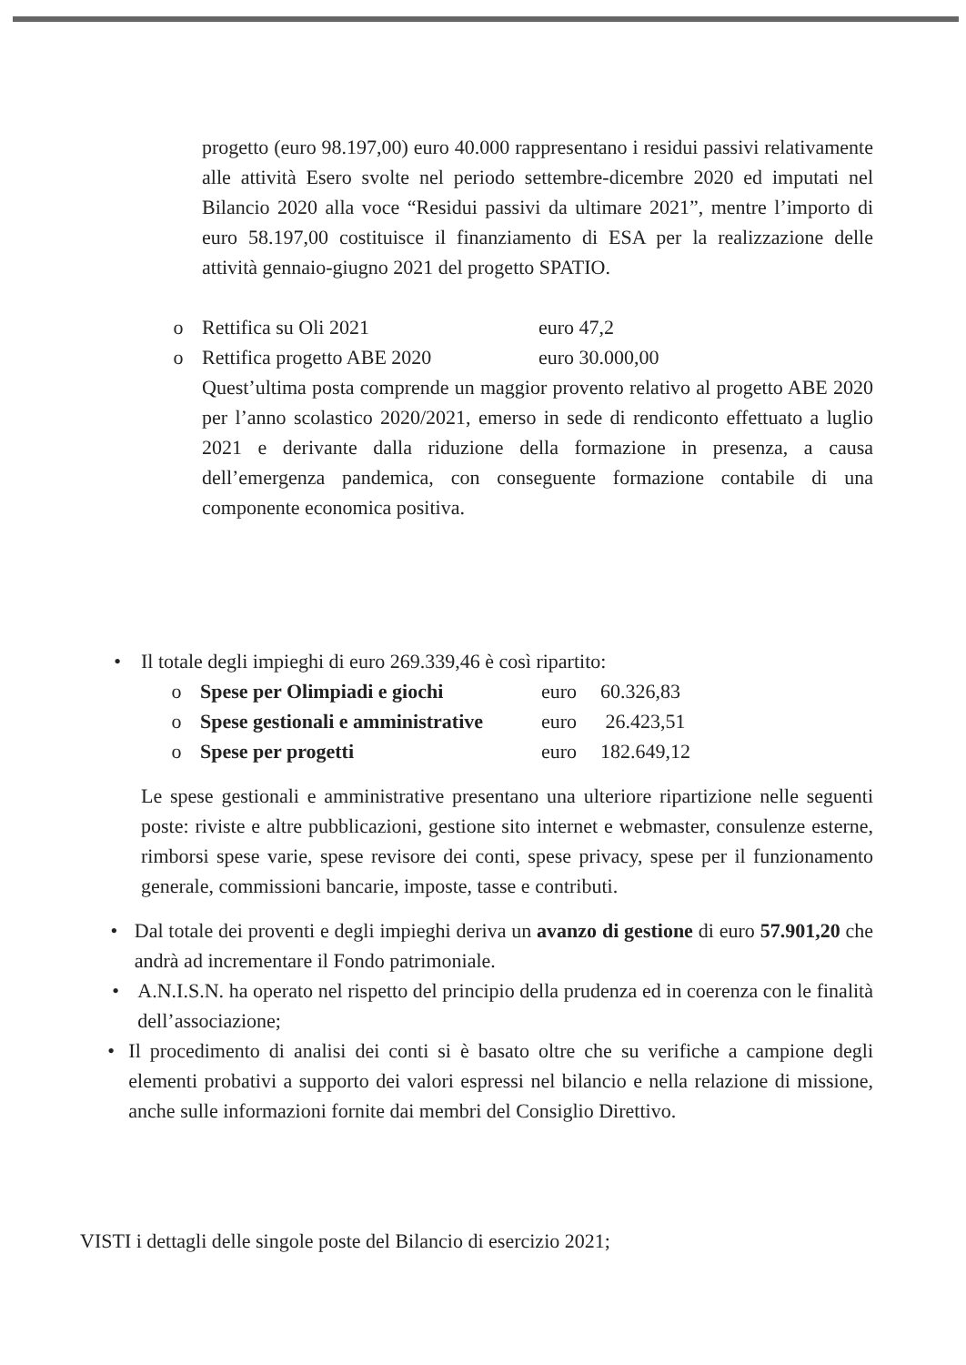progetto (euro 98.197,00) euro 40.000 rappresentano i residui passivi relativamente alle attività Esero svolte nel periodo settembre-dicembre 2020 ed imputati nel Bilancio 2020 alla voce “Residui passivi da ultimare 2021”, mentre l’importo di euro 58.197,00 costituisce il finanziamento di ESA per la realizzazione delle attività gennaio-giugno 2021 del progetto SPATIO.
o Rettifica su Oli 2021 euro 47,2
o Rettifica progetto ABE 2020 euro 30.000,00
Quest’ultima posta comprende un maggior provento relativo al progetto ABE 2020 per l’anno scolastico 2020/2021, emerso in sede di rendiconto effettuato a luglio 2021 e derivante dalla riduzione della formazione in presenza, a causa dell’emergenza pandemica, con conseguente formazione contabile di una componente economica positiva.
• Il totale degli impieghi di euro 269.339,46 è così ripartito:
o Spese per Olimpiadi e giochi euro 60.326,83
o Spese gestionali e amministrative euro 26.423,51
o Spese per progetti euro 182.649,12
Le spese gestionali e amministrative presentano una ulteriore ripartizione nelle seguenti poste: riviste e altre pubblicazioni, gestione sito internet e webmaster, consulenze esterne, rimborsi spese varie, spese revisore dei conti, spese privacy, spese per il funzionamento generale, commissioni bancarie, imposte, tasse e contributi.
• Dal totale dei proventi e degli impieghi deriva un avanzo di gestione di euro 57.901,20 che andrà ad incrementare il Fondo patrimoniale.
• A.N.I.S.N. ha operato nel rispetto del principio della prudenza ed in coerenza con le finalità dell’associazione;
• Il procedimento di analisi dei conti si è basato oltre che su verifiche a campione degli elementi probativi a supporto dei valori espressi nel bilancio e nella relazione di missione, anche sulle informazioni fornite dai membri del Consiglio Direttivo.
VISTI i dettagli delle singole poste del Bilancio di esercizio 2021;